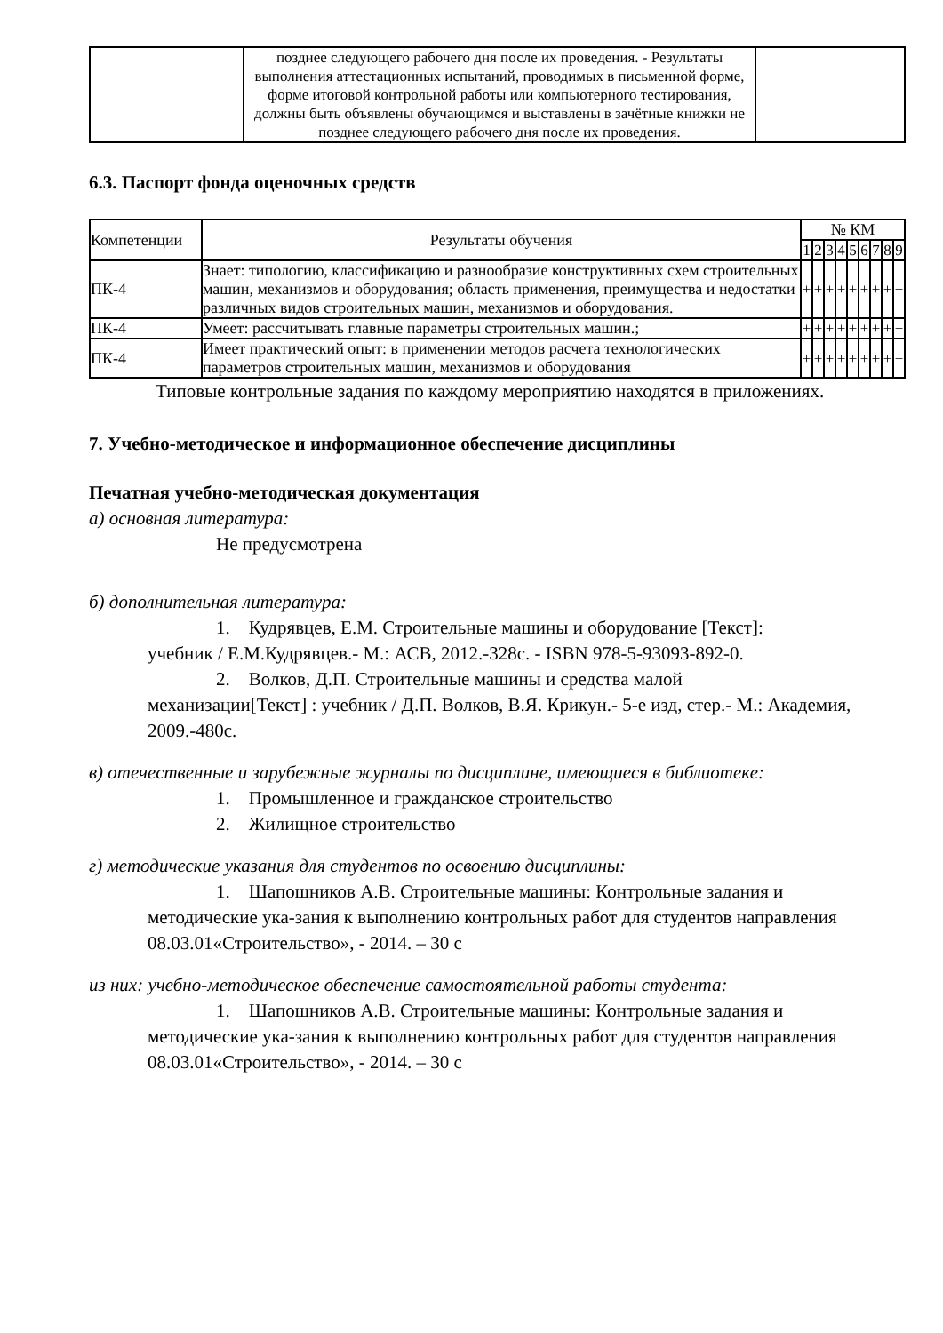| | позднее следующего рабочего дня после их проведения. - Результаты выполнения аттестационных испытаний, проводимых в письменной форме, форме итоговой контрольной работы или компьютерного тестирования, должны быть объявлены обучающимся и выставлены в зачётные книжки не позднее следующего рабочего дня после их проведения. | |
6.3. Паспорт фонда оценочных средств
| Компетенции | Результаты обучения | № КМ | | | | | | | | |
| --- | --- | --- | --- | --- | --- | --- | --- | --- | --- | --- |
| | | 1 | 2 | 3 | 4 | 5 | 6 | 7 | 8 | 9 |
| ПК-4 | Знает: типологию, классификацию и разнообразие конструктивных схем строительных машин, механизмов и оборудования; область применения, преимущества и недостатки различных видов строительных машин, механизмов и оборудования. | + | + | + | + | + | + | + | + | + |
| ПК-4 | Умеет: рассчитывать главные параметры строительных машин.; | + | + | + | + | + | + | + | + | + |
| ПК-4 | Имеет практический опыт: в применении методов расчета технологических параметров строительных машин, механизмов и оборудования | + | + | + | + | + | + | + | + | + |
Типовые контрольные задания по каждому мероприятию находятся в приложениях.
7. Учебно-методическое и информационное обеспечение дисциплины
Печатная учебно-методическая документация
а) основная литература:
Не предусмотрена
б) дополнительная литература:
1. Кудрявцев, Е.М. Строительные машины и оборудование [Текст]:
учебник / Е.М.Кудрявцев.- М.: АСВ, 2012.-328с. - ISBN 978-5-93093-892-0.
2. Волков, Д.П. Строительные машины и средства малой
механизации[Текст] : учебник / Д.П. Волков, В.Я. Крикун.- 5-е изд, стер.- М.: Академия, 2009.-480с.
в) отечественные и зарубежные журналы по дисциплине, имеющиеся в библиотеке:
1. Промышленное и гражданское строительство
2. Жилищное строительство
г) методические указания для студентов по освоению дисциплины:
1. Шапошников А.В. Строительные машины: Контрольные задания и
методические ука-зания к выполнению контрольных работ для студентов направления 08.03.01«Строительство», - 2014. – 30 с
из них: учебно-методическое обеспечение самостоятельной работы студента:
1. Шапошников А.В. Строительные машины: Контрольные задания и
методические ука-зания к выполнению контрольных работ для студентов направления 08.03.01«Строительство», - 2014. – 30 с